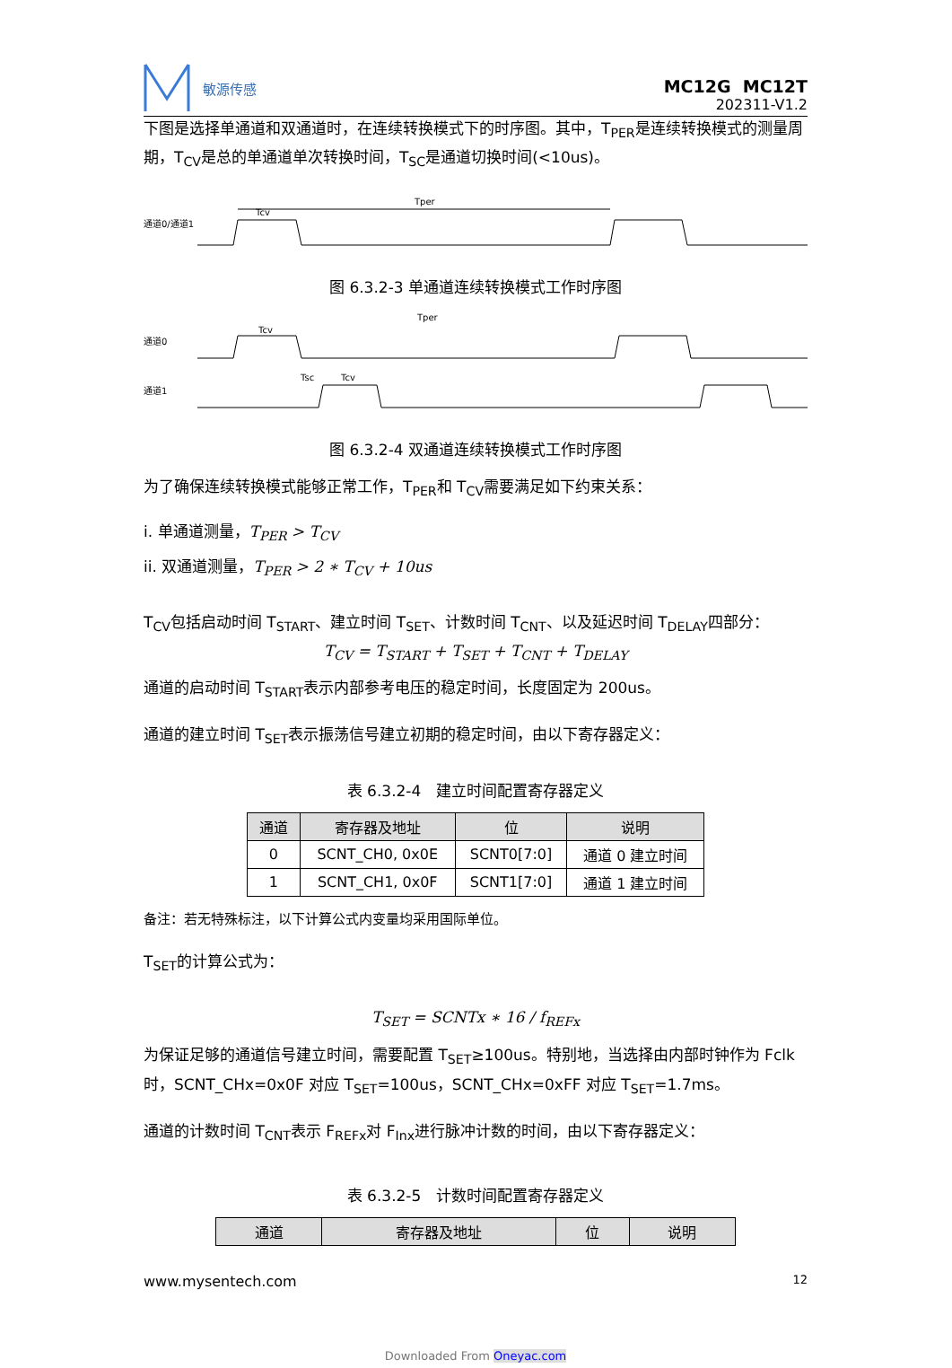敏源传感
MC12G MC12T
202311-V1.2
下图是选择单通道和双通道时，在连续转换模式下的时序图。其中，T<sub>PER</sub>是连续转换模式的测量周期，T<sub>CV</sub>是总的单通道单次转换时间，T<sub>SC</sub>是通道切换时间(<10us)。
通道0/通道1
Tcv
Tper
图 6.3.2-3 单通道连续转换模式工作时序图
通道0
通道1
Tcv
Tper
Tsc
Tcv
图 6.3.2-4 双通道连续转换模式工作时序图
为了确保连续转换模式能够正常工作，T<sub>PER</sub>和 T<sub>CV</sub>需要满足如下约束关系：
i. 单通道测量，T<sub>PER</sub> > T<sub>CV</sub>
ii. 双通道测量，T<sub>PER</sub> > 2 ∗ T<sub>CV</sub> + 10us
T<sub>CV</sub>包括启动时间 T<sub>START</sub>、建立时间 T<sub>SET</sub>、计数时间 T<sub>CNT</sub>、以及延迟时间 T<sub>DELAY</sub>四部分：
T<sub>CV</sub> = T<sub>START</sub> + T<sub>SET</sub> + T<sub>CNT</sub> + T<sub>DELAY</sub>
通道的启动时间 T<sub>START</sub>表示内部参考电压的稳定时间，长度固定为 200us。
通道的建立时间 T<sub>SET</sub>表示振荡信号建立初期的稳定时间，由以下寄存器定义：
表 6.3.2-4　建立时间配置寄存器定义
| 通道 | 寄存器及地址 | 位 | 说明 |
| --- | --- | --- | --- |
| 0 | SCNT_CH0, 0x0E | SCNT0[7:0] | 通道 0 建立时间 |
| 1 | SCNT_CH1, 0x0F | SCNT1[7:0] | 通道 1 建立时间 |
备注：若无特殊标注，以下计算公式内变量均采用国际单位。
T<sub>SET</sub>的计算公式为：
T<sub>SET</sub> = SCNTx ∗ 16 / f<sub>REFx</sub>
为保证足够的通道信号建立时间，需要配置 T<sub>SET</sub>≥100us。特别地，当选择由内部时钟作为 Fclk 时，SCNT_CHx=0x0F 对应 T<sub>SET</sub>=100us，SCNT_CHx=0xFF 对应 T<sub>SET</sub>=1.7ms。
通道的计数时间 T<sub>CNT</sub>表示 F<sub>REFx</sub>对 F<sub>Inx</sub>进行脉冲计数的时间，由以下寄存器定义：
表 6.3.2-5　计数时间配置寄存器定义
| 通道 | 寄存器及地址 | 位 | 说明 |
| --- | --- | --- | --- |
www.mysentech.com 12
Downloaded From Oneyac.com